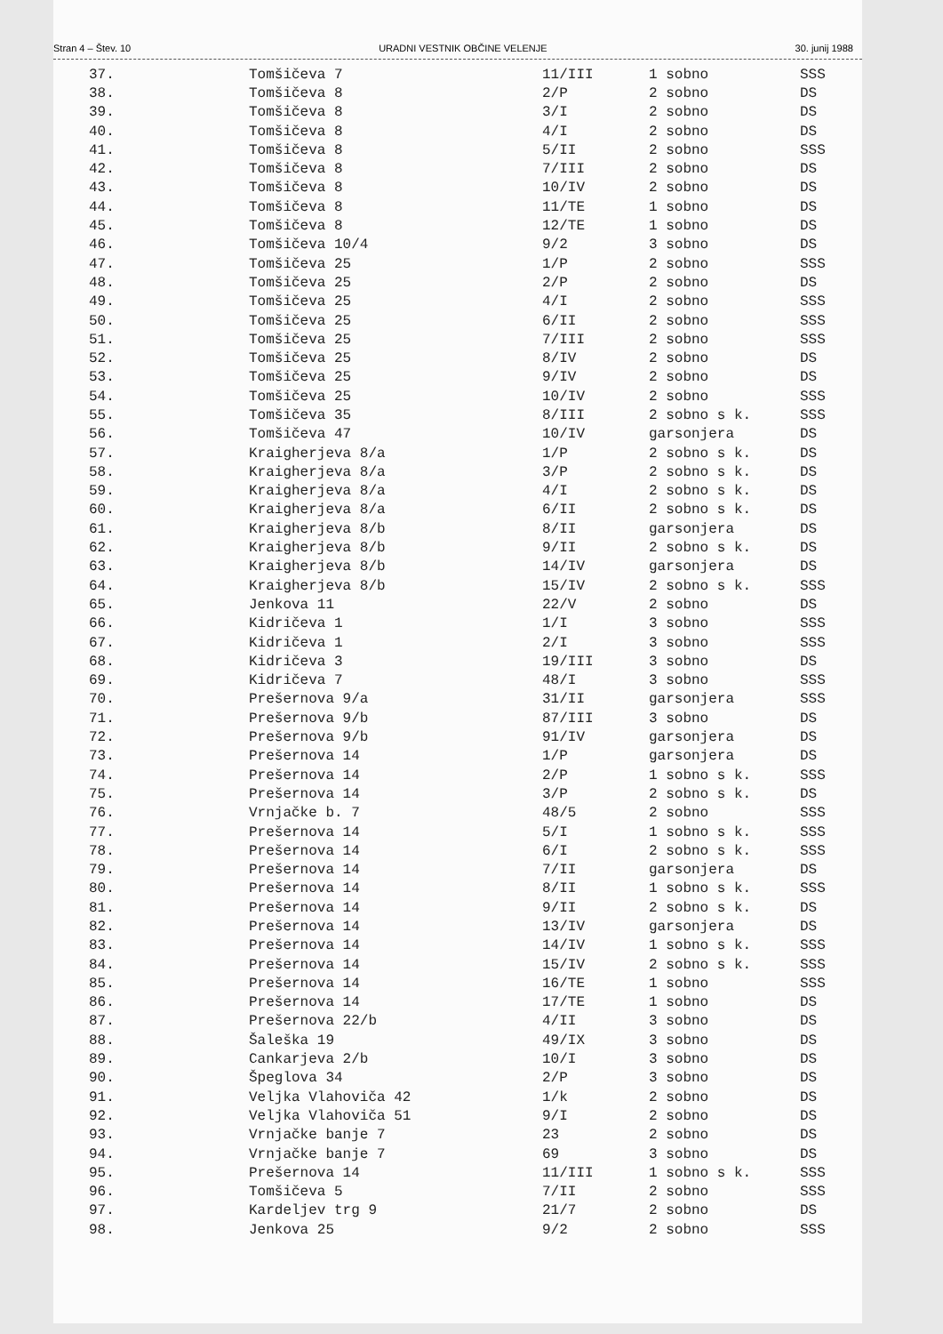Stran 4 – Štev. 10 URADNI VESTNIK OBČINE VELENJE 30. junij 1988
| 37. | Tomšičeva 7 | 11/III | 1 sobno | SSS |
| 38. | Tomšičeva 8 | 2/P | 2 sobno | DS |
| 39. | Tomšičeva 8 | 3/I | 2 sobno | DS |
| 40. | Tomšičeva 8 | 4/I | 2 sobno | DS |
| 41. | Tomšičeva 8 | 5/II | 2 sobno | SSS |
| 42. | Tomšičeva 8 | 7/III | 2 sobno | DS |
| 43. | Tomšičeva 8 | 10/IV | 2 sobno | DS |
| 44. | Tomšičeva 8 | 11/TE | 1 sobno | DS |
| 45. | Tomšičeva 8 | 12/TE | 1 sobno | DS |
| 46. | Tomšičeva 10/4 | 9/2 | 3 sobno | DS |
| 47. | Tomšičeva 25 | 1/P | 2 sobno | SSS |
| 48. | Tomšičeva 25 | 2/P | 2 sobno | DS |
| 49. | Tomšičeva 25 | 4/I | 2 sobno | SSS |
| 50. | Tomšičeva 25 | 6/II | 2 sobno | SSS |
| 51. | Tomšičeva 25 | 7/III | 2 sobno | SSS |
| 52. | Tomšičeva 25 | 8/IV | 2 sobno | DS |
| 53. | Tomšičeva 25 | 9/IV | 2 sobno | DS |
| 54. | Tomšičeva 25 | 10/IV | 2 sobno | SSS |
| 55. | Tomšičeva 35 | 8/III | 2 sobno s k. | SSS |
| 56. | Tomšičeva 47 | 10/IV | garsonjera | DS |
| 57. | Kraigherjeva 8/a | 1/P | 2 sobno s k. | DS |
| 58. | Kraigherjeva 8/a | 3/P | 2 sobno s k. | DS |
| 59. | Kraigherjeva 8/a | 4/I | 2 sobno s k. | DS |
| 60. | Kraigherjeva 8/a | 6/II | 2 sobno s k. | DS |
| 61. | Kraigherjeva 8/b | 8/II | garsonjera | DS |
| 62. | Kraigherjeva 8/b | 9/II | 2 sobno s k. | DS |
| 63. | Kraigherjeva 8/b | 14/IV | garsonjera | DS |
| 64. | Kraigherjeva 8/b | 15/IV | 2 sobno s k. | SSS |
| 65. | Jenkova 11 | 22/V | 2 sobno | DS |
| 66. | Kidričeva 1 | 1/I | 3 sobno | SSS |
| 67. | Kidričeva 1 | 2/I | 3 sobno | SSS |
| 68. | Kidričeva 3 | 19/III | 3 sobno | DS |
| 69. | Kidričeva 7 | 48/I | 3 sobno | SSS |
| 70. | Prešernova 9/a | 31/II | garsonjera | SSS |
| 71. | Prešernova 9/b | 87/III | 3 sobno | DS |
| 72. | Prešernova 9/b | 91/IV | garsonjera | DS |
| 73. | Prešernova 14 | 1/P | garsonjera | DS |
| 74. | Prešernova 14 | 2/P | 1 sobno s k. | SSS |
| 75. | Prešernova 14 | 3/P | 2 sobno s k. | DS |
| 76. | Vrnjačke b. 7 | 48/5 | 2 sobno | SSS |
| 77. | Prešernova 14 | 5/I | 1 sobno s k. | SSS |
| 78. | Prešernova 14 | 6/I | 2 sobno s k. | SSS |
| 79. | Prešernova 14 | 7/II | garsonjera | DS |
| 80. | Prešernova 14 | 8/II | 1 sobno s k. | SSS |
| 81. | Prešernova 14 | 9/II | 2 sobno s k. | DS |
| 82. | Prešernova 14 | 13/IV | garsonjera | DS |
| 83. | Prešernova 14 | 14/IV | 1 sobno s k. | SSS |
| 84. | Prešernova 14 | 15/IV | 2 sobno s k. | SSS |
| 85. | Prešernova 14 | 16/TE | 1 sobno | SSS |
| 86. | Prešernova 14 | 17/TE | 1 sobno | DS |
| 87. | Prešernova 22/b | 4/II | 3 sobno | DS |
| 88. | Šaleška 19 | 49/IX | 3 sobno | DS |
| 89. | Cankarjeva 2/b | 10/I | 3 sobno | DS |
| 90. | Špeglova 34 | 2/P | 3 sobno | DS |
| 91. | Veljka Vlahoviča 42 | 1/k | 2 sobno | DS |
| 92. | Veljka Vlahoviča 51 | 9/I | 2 sobno | DS |
| 93. | Vrnjačke banje 7 | 23 | 2 sobno | DS |
| 94. | Vrnjačke banje 7 | 69 | 3 sobno | DS |
| 95. | Prešernova 14 | 11/III | 1 sobno s k. | SSS |
| 96. | Tomšičeva 5 | 7/II | 2 sobno | SSS |
| 97. | Kardeljev trg 9 | 21/7 | 2 sobno | DS |
| 98. | Jenkova 25 | 9/2 | 2 sobno | SSS |